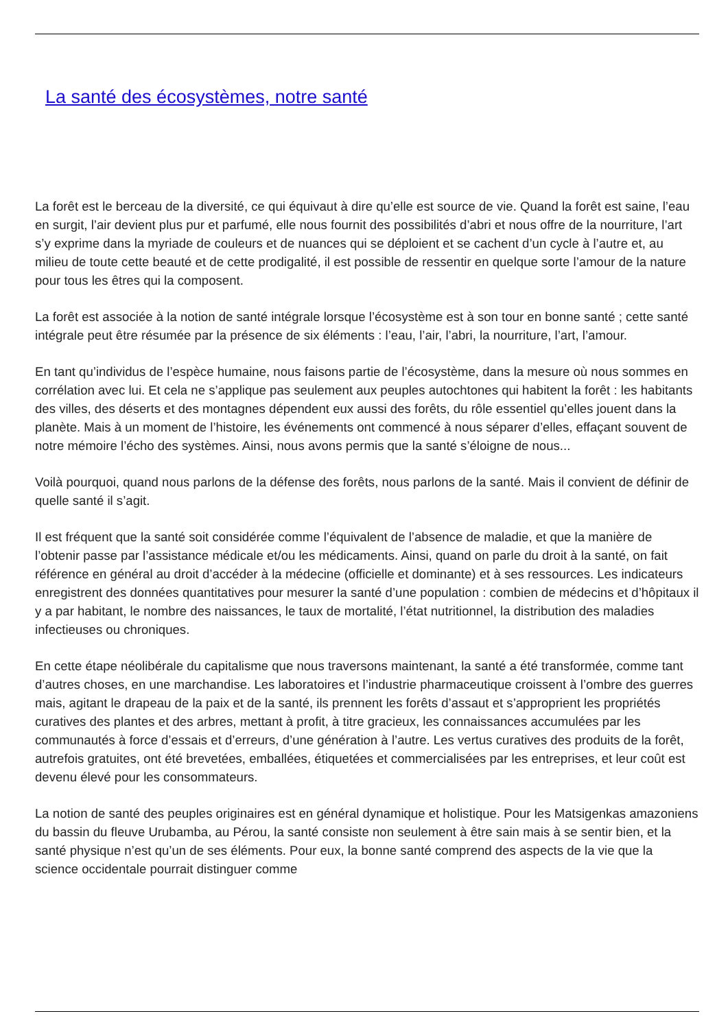La santé des écosystèmes, notre santé
La forêt est le berceau de la diversité, ce qui équivaut à dire qu’elle est source de vie. Quand la forêt est saine, l’eau en surgit, l’air devient plus pur et parfumé, elle nous fournit des possibilités d’abri et nous offre de la nourriture, l’art s’y exprime dans la myriade de couleurs et de nuances qui se déploient et se cachent d’un cycle à l’autre et, au milieu de toute cette beauté et de cette prodigalité, il est possible de ressentir en quelque sorte l’amour de la nature pour tous les êtres qui la composent.
La forêt est associée à la notion de santé intégrale lorsque l’écosystème est à son tour en bonne santé ; cette santé intégrale peut être résumée par la présence de six éléments : l’eau, l’air, l’abri, la nourriture, l’art, l’amour.
En tant qu’individus de l’espèce humaine, nous faisons partie de l’écosystème, dans la mesure où nous sommes en corrélation avec lui. Et cela ne s’applique pas seulement aux peuples autochtones qui habitent la forêt : les habitants des villes, des déserts et des montagnes dépendent eux aussi des forêts, du rôle essentiel qu’elles jouent dans la planète. Mais à un moment de l’histoire, les événements ont commencé à nous séparer d’elles, effaçant souvent de notre mémoire l’écho des systèmes. Ainsi, nous avons permis que la santé s’éloigne de nous...
Voilà pourquoi, quand nous parlons de la défense des forêts, nous parlons de la santé. Mais il convient de définir de quelle santé il s’agit.
Il est fréquent que la santé soit considérée comme l’équivalent de l’absence de maladie, et que la manière de l’obtenir passe par l’assistance médicale et/ou les médicaments. Ainsi, quand on parle du droit à la santé, on fait référence en général au droit d’accéder à la médecine (officielle et dominante) et à ses ressources. Les indicateurs enregistrent des données quantitatives pour mesurer la santé d’une population : combien de médecins et d’hôpitaux il y a par habitant, le nombre des naissances, le taux de mortalité, l’état nutritionnel, la distribution des maladies infectieuses ou chroniques.
En cette étape néolibérale du capitalisme que nous traversons maintenant, la santé a été transformée, comme tant d’autres choses, en une marchandise. Les laboratoires et l’industrie pharmaceutique croissent à l’ombre des guerres mais, agitant le drapeau de la paix et de la santé, ils prennent les forêts d’assaut et s’approprient les propriétés curatives des plantes et des arbres, mettant à profit, à titre gracieux, les connaissances accumulées par les communautés à force d’essais et d’erreurs, d’une génération à l’autre. Les vertus curatives des produits de la forêt, autrefois gratuites, ont été brevetées, emballées, étiquetées et commercialisées par les entreprises, et leur coût est devenu élevé pour les consommateurs.
La notion de santé des peuples originaires est en général dynamique et holistique. Pour les Matsigenkas amazoniens du bassin du fleuve Urubamba, au Pérou, la santé consiste non seulement à être sain mais à se sentir bien, et la santé physique n’est qu’un de ses éléments. Pour eux, la bonne santé comprend des aspects de la vie que la science occidentale pourrait distinguer comme